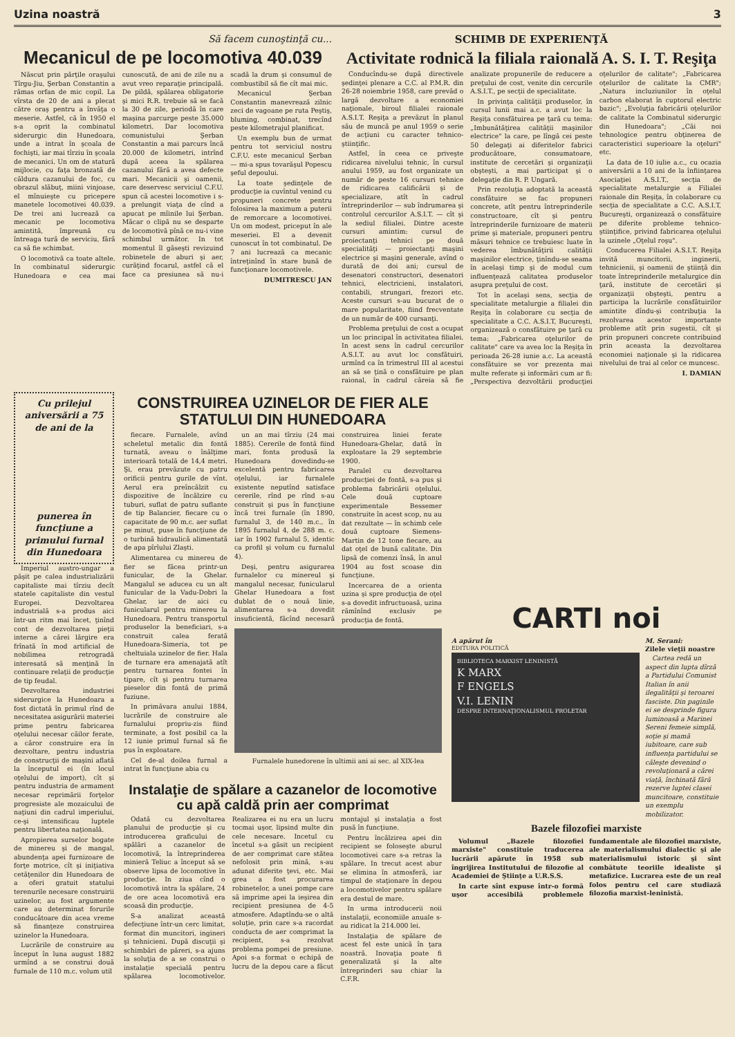Uzina noastră 3
Să facem cunoştinţă cu...
Mecanicul de pe locomotiva 40.039
Născut prin părţile oraşului Tîrgu-Jiu, Şerban Constantin a rămas orfan de mic copil. La vîrsta de 20 de ani a plecat către oraş pentru a învăţa o meserie. Astfel, că în 1950 el s-a oprit la combinatul siderurgic din Hunedoara, unde a intrat în şcoala de fochişti, iar mai tîrziu în şcoala de mecanici. Un om de statură mijlocie, cu faţa bronzată de căldura cazanului de foc, cu obrazul slăbuţ, miini vinjoase, el mînuieşte cu pricepere manetele locomotivei 40.039. De trei ani lucrează ca mecanic pe locomotiva amintită, împreună cu întreaga tură de serviciu, fără ca să fie schimbat.
O locomotivă ca toate altele. In combinatul siderurgic Hunedoara e cea mai cunoscută, de ani de zile nu a avut vreo reparaţie principală. De pildă, spălarea obligatorie şi mici R.R. trebuie să se facă la 30 de zile, periodă în care maşina parcurge peste 35.000 kilometri. Dar locomotiva comunistului Şerban Constantin a mai parcurs încă 20.000 de kilometri, intrînd după aceea la spălarea cazanului fără a avea defecte mari. Mecanicii şi oamenii, care deservesc serviciul C.F.U. spun că acestei locomotive i s-a prelungit viaţa de cînd a apucat pe mîinile lui Şerban. Măcar o clipă nu se desparte de locomotivă pînă ce nu-i vine schimbul următor. In tot momentul îl găseşti revizuind robinetele de aburi şi aer, curăţind focarul, astfel că el face ca presiunea să nu-i scadă la drum şi consumul de combustibil să fie cît mai mic.
Mecanicul Şerban Constantin manevrează zilnic zeci de vagoane pe ruta Peştiş, bluming, combinat, trecînd peste kilometrajul planificat.
Un exemplu bun de urmat pentru tot serviciul nostru C.F.U. este mecanicul Şerban — mi-a spus tovarăşul Popescu şeful depoului.
La toate şedinţele de producţie ia cuvîntul venind cu propuneri concrete pentru folosirea la maximum a puterii de remorcare a locomotivei. Un om modest, priceput în ale meseriei. El a devenit cunoscut în tot combinatul. De 7 ani lucrează ca mecanic întreţinînd în stare bună de funcţionare locomotivele.
DUMITRESCU JAN
SCHIMB DE EXPERIENŢĂ
Activitate rodnică la filiala raională A. S. I. T. Reşiţa
Conducîndu-se după directivele şedinţei plenare a C.C. al P.M.R. din 26-28 noiembrie 1958, care prevăd o largă dezvoltare a economiei naţionale, biroul filialei raionale A.S.I.T. Reşiţa a prevăzut în planul său de muncă pe anul 1959 o serie de acţiuni cu caracter tehnico-ştiinţific.
Astfel, în ceea ce priveşte ridicarea nivelului tehnic, în cursul anului 1959, au fost organizate un număr de peste 16 cursuri tehnice de ridicarea calificării şi de specializare, atît în cadrul întreprinderilor — sub îndrumarea şi controlul cercurilor A.S.I.T. — cît şi la sediul filialei. Dintre aceste cursuri amintim: cursul de proiectanţi tehnici pe două specialităţi — proiectanţi maşini electrice şi maşini generale, avînd o durată de doi ani; cursul de desenatori constructori, desenatori tehnici, electricieni, instalatori, contabili, strungari, frezori etc. Aceste cursuri s-au bucurat de o mare popularitate, fiind frecventate de un număr de 400 cursanţi.
Problema preţului de cost a ocupat un loc principal în activitatea filialei. In acest sens în cadrul cercurilor A.S.I.T. au avut loc consfătuiri, urmînd ca în trimestrul III al acestui an să se ţină o consfătuire pe plan raional, în cadrul căreia să fie analizate propunerile de reducere a preţului de cost, venite din cercurile A.S.I.T., pe secţii de specialitate.
In privinţa calităţii produselor, în cursul lunii mai a.c. a avut loc la Reşiţa consfătuirea pe ţară cu tema: „Imbunătăţirea calităţii maşinilor electrice" la care, pe lîngă cei peste 50 delegaţi ai diferitelor fabrici producătoare, consumatoare, institute de cercetări şi organizaţii obşteşti, a mai participat şi o delegaţie din R. P. Ungară.
Prin rezoluţia adoptată la această consfătuire se fac propuneri concrete, atît pentru întreprinderile constructoare, cît şi pentru întreprinderile furnizoare de materii prime şi materiale, propuneri pentru măsuri tehnice ce trebuiesc luate în vederea îmbunătăţirii calităţii maşinilor electrice, ţinîndu-se seama în acelaşi timp şi de modul cum influenţează calitatea produselor asupra preţului de cost.
Tot în acelaşi sens, secţia de specialitate metalurgie a filialei din Reşiţa în colaborare cu secţia de specialitate a C.C. A.S.I.T, Bucureşti, organizează o consfătuire pe ţară cu tema: „Fabricarea oţelurilor de calitate" care va avea loc la Reşiţa în perioada 26-28 iunie a.c. La această consfătuire se vor prezenta mai multe referate şi informări cum ar fi: „Perspectiva dezvoltării producţiei oţelurilor de calitate"; „Fabricarea oţelurilor de calitate la CMR"; „Natura incluziunilor în oţelul carbon elaborat în cuptorul electric bazic"; „Evoluţia fabricării oţelurilor de calitate la Combinatul siderurgic din Hunedoara"; „Căi noi tehnologice pentru obţinerea de caracteristici superioare la oţeluri" etc.
La data de 10 iulie a.c., cu ocazia aniversării a 10 ani de la înfiinţarea Asociaţiei A.S.I.T., secţia de specialitate metalurgie a Filialei raionale din Reşiţa, în colaborare cu secţia de specialitate a C.C. A.S.I.T, Bucureşti, organizează o consfătuire pe diferite probleme tehnico-ştiinţifice, privind fabricarea oţelului la uzinele „Oţelul roşu".
Conducerea Filialei A.S.I.T. Reşiţa invită muncitorii, inginerii, tehnicienii, şi oamenii de ştiinţă din toate întreprinderile metalurgice din ţară, institute de cercetări şi organizaţii obşteşti, pentru a participa la lucrările consfătuirilor amintite dîndu-şi contribuţia la rezolvarea acestor importante probleme atît prin sugestii, cît şi prin propuneri concrete contribuind prin aceasta la dezvoltarea economiei naţionale şi la ridicarea nivelului de trai al celor ce muncesc.
I. DAMIAN
Cu prilejul aniversării a 75 de ani de la
punerea în funcţiune a primului furnal din Hunedoara
Imperiul austro-ungar a păşit pe calea industrializării capitaliste mai tîrziu decît statele capitaliste din vestul Europei. Dezvoltarea industrială s-a produs aici într-un ritm mai încet, ţinînd cont de dezvoltarea pieţii interne a cărei lărgire era frînată în mod artificial de nobilimea retrogradă interesată să menţină în continuare relaţii de producţie de tip feudal.
Dezvoltarea industriei siderurgice la Hunedoara a fost dictată în primul rînd de necesitatea asigurării materiei prime pentru fabricarea oţelului necesar căilor ferate, a căror construire era în dezvoltare, pentru industria de construcţii de maşini aflată la începutul ei (în locul oţelului de import), cît şi pentru industria de armament necesar reprimării forţelor progresiste ale mozaicului de naţiuni din cadrul imperiului, ce-şi intensificau luptele pentru libertatea naţională.
Apropierea surselor bogate de minereu şi de mangal, abundenţa apei furnizoare de forţe motrice, cît şi iniţiativa cetăţenilor din Hunedoara de a oferi gratuit statului terenurile necesare construirii uzinelor, au fost argumente care au determinat forurile conducătoare din acea vreme să finanţeze construirea uzinelor la Hunedoara.
Lucrările de construire au început în luna august 1882 urmînd a se construi două furnale de 110 m.c. volum util
CONSTRUIREA UZINELOR DE FIER ALE STATULUI DIN HUNEDOARA
fiecare. Furnalele, avînd scheletul metalic din fontă turnată, aveau o înălţime interioară totală de 14,4 metri. Şi, erau prevăzute cu patru orificii pentru gurile de vînt. Aerul era preîncălzit cu dispozitive de încălzire cu tuburi, suflat de patru suflante de tip Balancier, fiecare cu o capacitate de 90 m.c. aer suflat pe minut, puse în funcţiune de o turbină hidraulică alimentată de apa pîrîului Zlaşti.
Alimentarea cu minereu de fier se făcea printr-un funicular, de la Ghelar. Mangalul se aducea cu un alt funicular de la Vadu-Dobri la Ghelar, iar de aici cu funicularul pentru minereu la Hunedoara. Pentru transportul produselor la beneficiari, s-a construit calea ferată Hunedoara-Simeria, tot pe cheltuiala uzinelor de fier. Hala de turnare era amenajată atît pentru turnarea fontei în tipare, cît şi pentru turnarea pieselor din fontă de primă fuziune.
In primăvara anului 1884, lucrările de construire ale furnalului propriu-zis fiind terminate, a fost posibil ca la 12 iunie primul furnal să fie pus în exploatare.
Cel de-al doilea furnal a intrat în funcţiune abia cu
un an mai tîrziu (24 mai 1885). Cererile de fontă fiind mari, fonta produsă la Hunedoara dovedindu-se excelentă pentru fabricarea oţelului, iar furnalele existente neputînd satisface cererile, rînd pe rînd s-au construit şi pus în funcţiune încă trei furnale (în 1890, furnalul 3, de 140 m.c., în 1895 furnalul 4, de 288 m. c. iar în 1902 furnalul 5, identic ca profil şi volum cu furnalul 4).
Deşi, pentru asigurarea furnalelor cu minereul şi mangalul necesar, funicularul Ghelar Hunedoara a fost dublat de o nouă linie, alimentarea s-a dovedit insuficientă, făcînd necesară construirea liniei ferate Hunedoara-Ghelar, dată în exploatare la 29 septembrie 1900.
Paralel cu dezvoltarea producţiei de fontă, s-a pus şi problema fabricării oţelului. Cele două cuptoare experimentale Bessemer construite în acest scop, nu au dat rezultate — în schimb cele două cuptoare Siemens-Martin de 12 tone fiecare, au dat oţel de bună calitate. Din lipsă de comenzi însă, în anul 1904 au fost scoase din funcţiune.
Incercarea de a orienta uzina şi spre producţia de oţel s-a dovedit infructuoasă, uzina rămînînd exclusiv pe producţia de fontă.
Furnalele hunedorene în ultimii ani ai sec. al XIX-lea
Instalaţie de spălare a cazanelor de locomotive cu apă caldă prin aer comprimat
Odată cu dezvoltarea planului de producţie şi cu introducerea graficului de spălări a cazanelor de locomotivă, la întreprinderea minieră Teliuc a început să se observe lipsa de locomotive în producţie. In ziua cînd o locomotivă intra la spălare, 24 de ore acea locomotivă era scoasă din producţie.
S-a analizat această defecţiune într-un cerc limitat, format din muncitori, ingineri şi tehnicieni. După discuţii şi schimbări de păreri, s-a ajuns la soluţia de a se construi o instalaţie specială pentru spălarea locomotivelor. Realizarea ei nu era un lucru tocmai uşor, lipsind multe din cele necesare. Incetul cu încetul s-a găsit un recipient de aer comprimat care stătea nefolosit prin mină, s-au adunat diferite ţevi, etc. Mai grea a fost procurarea robinetelor, a unei pompe care să imprime apei la ieşirea din recipient presiunea de 4-5 atmosfere. Adaptîndu-se o altă soluţie, prin care s-a racordat conducta de aer comprimat la recipient, s-a rezolvat problema pompei de presiune. Apoi s-a format o echipă de lucru de la depou care a făcut montajul şi instalaţia a fost pusă în funcţiune.
Pentru încălzirea apei din recipient se foloseşte aburul locomotivei care s-a retras la spălare. In trecut acest abur se elimina în atmosferă, iar timpul de staţionare în depou a locomotivelor pentru spălare era destul de mare.
In urma introducerii noii instalaţii, economiile anuale s-au ridicat la 214.000 lei.
Instalaţia de spălare de acest fel este unică în ţara noastră. Inovaţia poate fi generalizată şi la alte întreprinderi sau chiar la C.F.R.
CARTI noi
A apărut în
EDITURA POLITICĂ
BIBLIOTECA MARXIST LENINISTĂ
K MARX
F ENGELS
V.I. LENIN
DESPRE INTERNAŢIONALISMUL PROLETAR
M. Serani:
Zilele vieţii noastre
Cartea redă un aspect din lupta dîrză a Partidului Comunist Italian în anii ilegalităţii şi teroarei fasciste. Din paginile ei se desprinde figura luminoasă a Marinei Sereni femeie simplă, soţie şi mamă iubitoare, care sub influenţa partidului se căleşte devenind o revoluţionară a cărei viaţă, închinată fără rezerve luptei clasei muncitoare, constituie un exemplu mobilizator.
Bazele filozofiei marxiste
Volumul „Bazele filozofiei marxiste" constituie traducerea lucrării apărute în 1958 sub îngrijirea Institutului de filozofie al Academiei de Ştiinţe a U.R.S.S.
In carte sînt expuse într-o formă uşor accesibilă problemele fundamentale ale filozofiei marxiste, ale materialismului dialectic şi ale materialismului istoric şi sînt combătute teoriile idealiste şi metafizice. Lucrarea este de un real folos pentru cel care studiază filozofia marxist-leninistă.